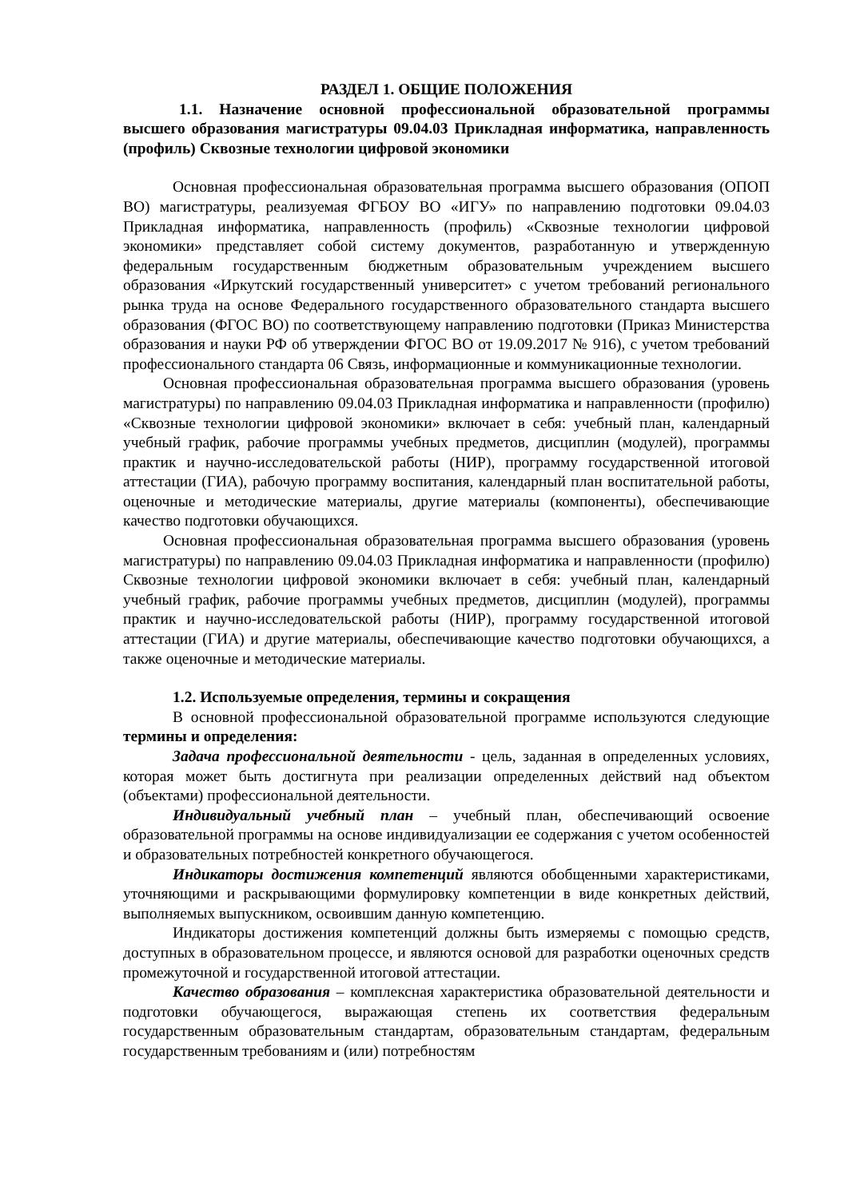РАЗДЕЛ 1. ОБЩИЕ ПОЛОЖЕНИЯ
1.1. Назначение основной профессиональной образовательной программы высшего образования магистратуры 09.04.03 Прикладная информатика, направленность (профиль) Сквозные технологии цифровой экономики
Основная профессиональная образовательная программа высшего образования (ОПОП ВО) магистратуры, реализуемая ФГБОУ ВО «ИГУ» по направлению подготовки 09.04.03 Прикладная информатика, направленность (профиль) «Сквозные технологии цифровой экономики» представляет собой систему документов, разработанную и утвержденную федеральным государственным бюджетным образовательным учреждением высшего образования «Иркутский государственный университет» с учетом требований регионального рынка труда на основе Федерального государственного образовательного стандарта высшего образования (ФГОС ВО) по соответствующему направлению подготовки (Приказ Министерства образования и науки РФ об утверждении ФГОС ВО от 19.09.2017 № 916), с учетом требований профессионального стандарта 06 Связь, информационные и коммуникационные технологии.
Основная профессиональная образовательная программа высшего образования (уровень магистратуры) по направлению 09.04.03 Прикладная информатика и направленности (профилю) «Сквозные технологии цифровой экономики» включает в себя: учебный план, календарный учебный график, рабочие программы учебных предметов, дисциплин (модулей), программы практик и научно-исследовательской работы (НИР), программу государственной итоговой аттестации (ГИА), рабочую программу воспитания, календарный план воспитательной работы, оценочные и методические материалы, другие материалы (компоненты), обеспечивающие качество подготовки обучающихся.
Основная профессиональная образовательная программа высшего образования (уровень магистратуры) по направлению 09.04.03 Прикладная информатика и направленности (профилю) Сквозные технологии цифровой экономики включает в себя: учебный план, календарный учебный график, рабочие программы учебных предметов, дисциплин (модулей), программы практик и научно-исследовательской работы (НИР), программу государственной итоговой аттестации (ГИА) и другие материалы, обеспечивающие качество подготовки обучающихся, а также оценочные и методические материалы.
1.2. Используемые определения, термины и сокращения
В основной профессиональной образовательной программе используются следующие термины и определения:
Задача профессиональной деятельности - цель, заданная в определенных условиях, которая может быть достигнута при реализации определенных действий над объектом (объектами) профессиональной деятельности.
Индивидуальный учебный план – учебный план, обеспечивающий освоение образовательной программы на основе индивидуализации ее содержания с учетом особенностей и образовательных потребностей конкретного обучающегося.
Индикаторы достижения компетенций являются обобщенными характеристиками, уточняющими и раскрывающими формулировку компетенции в виде конкретных действий, выполняемых выпускником, освоившим данную компетенцию.
Индикаторы достижения компетенций должны быть измеряемы с помощью средств, доступных в образовательном процессе, и являются основой для разработки оценочных средств промежуточной и государственной итоговой аттестации.
Качество образования – комплексная характеристика образовательной деятельности и подготовки обучающегося, выражающая степень их соответствия федеральным государственным образовательным стандартам, образовательным стандартам, федеральным государственным требованиям и (или) потребностям